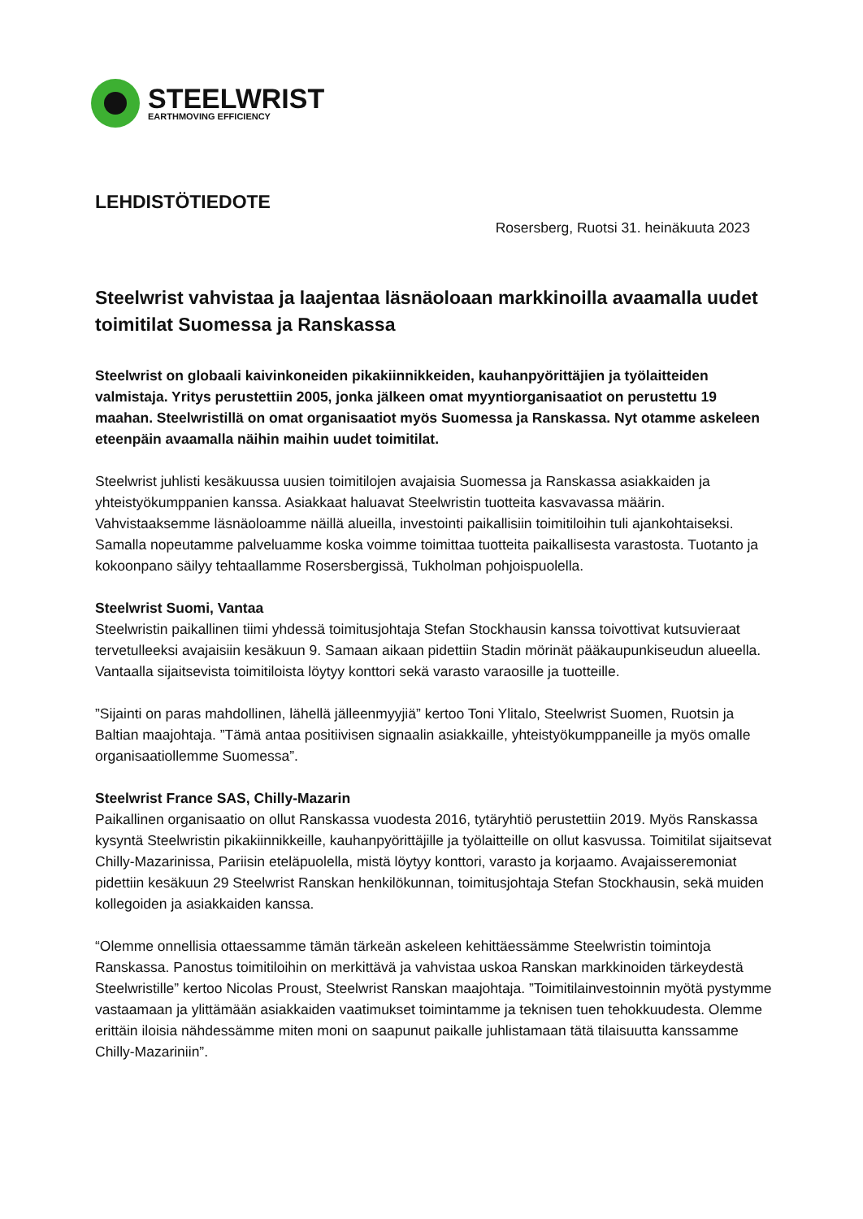STEELWRIST
EARTHMOVING EFFICIENCY
LEHDISTÖTIEDOTE
Rosersberg, Ruotsi 31. heinäkuuta 2023
Steelwrist vahvistaa ja laajentaa läsnäoloaan markkinoilla avaamalla uudet toimitilat Suomessa ja Ranskassa
Steelwrist on globaali kaivinkoneiden pikakiinnikkeiden, kauhanpyörittäjien ja työlaitteiden valmistaja. Yritys perustettiin 2005, jonka jälkeen omat myyntiorganisaatiot on perustettu 19 maahan. Steelwristillä on omat organisaatiot myös Suomessa ja Ranskassa. Nyt otamme askeleen eteenpäin avaamalla näihin maihin uudet toimitilat.
Steelwrist juhlisti kesäkuussa uusien toimitilojen avajaisia Suomessa ja Ranskassa asiakkaiden ja yhteistyökumppanien kanssa. Asiakkaat haluavat Steelwristin tuotteita kasvavassa määrin. Vahvistaaksemme läsnäoloamme näillä alueilla, investointi paikallisiin toimitiloihin tuli ajankohtaiseksi. Samalla nopeutamme palveluamme koska voimme toimittaa tuotteita paikallisesta varastosta. Tuotanto ja kokoonpano säilyy tehtaallamme Rosersbergissä, Tukholman pohjoispuolella.
Steelwrist Suomi, Vantaa
Steelwristin paikallinen tiimi yhdessä toimitusjohtaja Stefan Stockhausin kanssa toivottivat kutsuvieraat tervetulleeksi avajaisiin kesäkuun 9. Samaan aikaan pidettiin Stadin mörinät pääkaupunkiseudun alueella. Vantaalla sijaitsevista toimitiloista löytyy konttori sekä varasto varaosille ja tuotteille.
”Sijainti on paras mahdollinen, lähellä jälleenmyyjiä” kertoo Toni Ylitalo, Steelwrist Suomen, Ruotsin ja Baltian maajohtaja. ”Tämä antaa positiivisen signaalin asiakkaille, yhteistyökumppaneille ja myös omalle organisaatiollemme Suomessa”.
Steelwrist France SAS, Chilly-Mazarin
Paikallinen organisaatio on ollut Ranskassa vuodesta 2016, tytäryhtiö perustettiin 2019. Myös Ranskassa kysyntä Steelwristin pikakiinnikkeille, kauhanpyörittäjille ja työlaitteille on ollut kasvussa. Toimitilat sijaitsevat Chilly-Mazarinissa, Pariisin eteläpuolella, mistä löytyy konttori, varasto ja korjaamo. Avajaisseremoniat pidettiin kesäkuun 29 Steelwrist Ranskan henkilökunnan, toimitusjohtaja Stefan Stockhausin, sekä muiden kollegoiden ja asiakkaiden kanssa.
“Olemme onnellisia ottaessamme tämän tärkeän askeleen kehittäessämme Steelwristin toimintoja Ranskassa. Panostus toimitiloihin on merkittävä ja vahvistaa uskoa Ranskan markkinoiden tärkeydestä Steelwristille” kertoo Nicolas Proust, Steelwrist Ranskan maajohtaja. ”Toimitilainvestoinnin myötä pystymme vastaamaan ja ylittämään asiakkaiden vaatimukset toimintamme ja teknisen tuen tehokkuudesta. Olemme erittäin iloisia nähdessämme miten moni on saapunut paikalle juhlistamaan tätä tilaisuutta kanssamme Chilly-Mazariniin”.